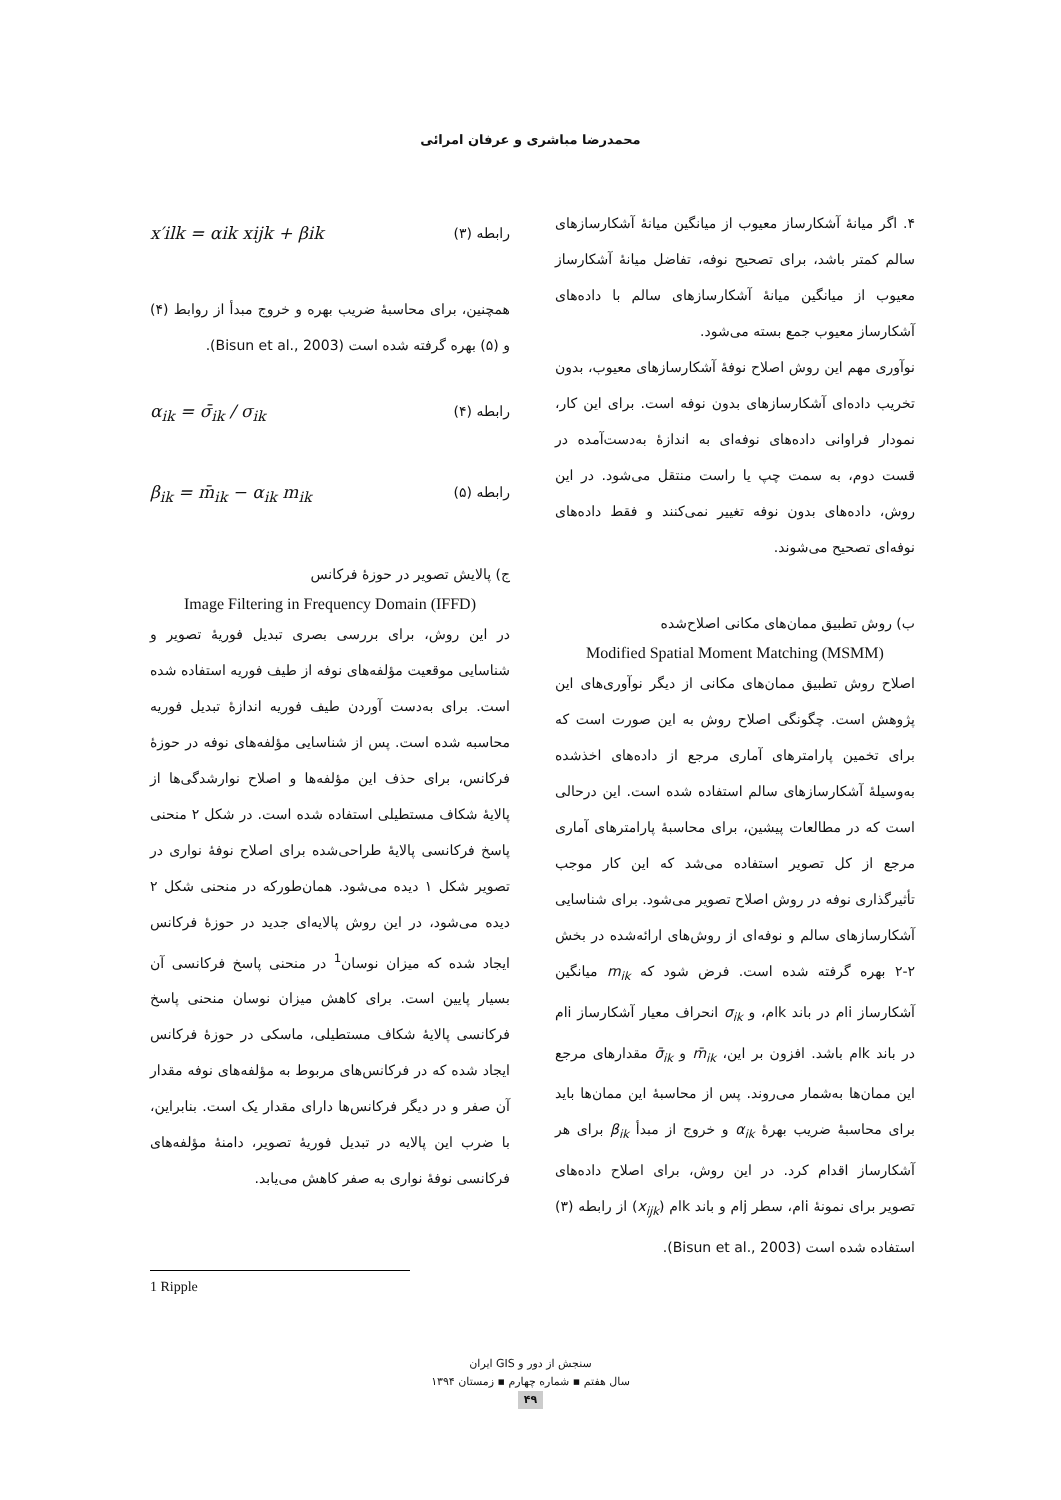محمدرضا مباشری و عرفان امرائی
۴. اگر میانهٔ آشکارساز معیوب از میانگین میانهٔ آشکارسازهای سالم کمتر باشد، برای تصحیح نوفه، تفاضل میانهٔ آشکارساز معیوب از میانگین میانهٔ آشکارسازهای سالم با داده‌های آشکارساز معیوب جمع بسته می‌شود.
نوآوری مهم این روش اصلاح نوفهٔ آشکارسازهای معیوب، بدون تخریب داده‌ای آشکارسازهای بدون نوفه است. برای این کار، نمودار فراوانی داده‌های نوفه‌ای به اندازهٔ به‌دست‌آمده در قست دوم، به سمت چپ یا راست منتقل می‌شود. در این روش، داده‌های بدون نوفه تغییر نمی‌کنند و فقط داده‌های نوفه‌ای تصحیح می‌شوند.
ب) روش تطبیق ممان‌های مکانی اصلاح‌شده
Modified Spatial Moment Matching (MSMM)
اصلاح روش تطبیق ممان‌های مکانی از دیگر نوآوری‌های این پژوهش است. چگونگی اصلاح روش به این صورت است که برای تخمین پارامترهای آماری مرجع از داده‌های اخذشده به‌وسیلهٔ آشکارسازهای سالم استفاده شده است. این درحالی است که در مطالعات پیشین، برای محاسبهٔ پارامترهای آماری مرجع از کل تصویر استفاده می‌شد که این کار موجب تأثیرگذاری نوفه در روش اصلاح تصویر می‌شود. برای شناسایی آشکارسازهای سالم و نوفه‌ای از روش‌های ارائه‌شده در بخش ۲-۲ بهره گرفته شده است. فرض شود که m<sub>ik</sub> میانگین آشکارساز iام در باند kام، و σ<sub>ik</sub> انحراف معیار آشکارساز iام در باند kام باشد. افزون بر این، m̄<sub>ik</sub> و σ̄<sub>ik</sub> مقدارهای مرجع این ممان‌ها به‌شمار می‌روند. پس از محاسبهٔ این ممان‌ها باید برای محاسبهٔ ضریب بهرهٔ α<sub>ik</sub> و خروج از مبدأ β<sub>ik</sub> برای هر آشکارساز اقدام کرد. در این روش، برای اصلاح داده‌های تصویر برای نمونهٔ iام، سطر jام و باند kام (x<sub>ijk</sub>) از رابطه (۳) استفاده شده است (Bisun et al., 2003).
x′ilk = αik xijk + βik رابطه (۳)
همچنین، برای محاسبهٔ ضریب بهره و خروج مبدأ از روابط (۴) و (۵) بهره گرفته شده است (Bisun et al., 2003).
α<sub>ik</sub> = σ̄<sub>ik</sub> / σ<sub>ik</sub> رابطه (۴)
β<sub>ik</sub> = m̄<sub>ik</sub> − α<sub>ik</sub> m<sub>ik</sub> رابطه (۵)
ج) پالایش تصویر در حوزهٔ فرکانس
Image Filtering in Frequency Domain (IFFD)
در این روش، برای بررسی بصری تبدیل فوریهٔ تصویر و شناسایی موقعیت مؤلفه‌های نوفه از طیف فوریه استفاده شده است. برای به‌دست آوردن طیف فوریه اندازهٔ تبدیل فوریه محاسبه شده است. پس از شناسایی مؤلفه‌های نوفه در حوزهٔ فرکانس، برای حذف این مؤلفه‌ها و اصلاح نوارشدگی‌ها از پالایهٔ شکاف مستطیلی استفاده شده است. در شکل ۲ منحنی پاسخ فرکانسی پالایهٔ طراحی‌شده برای اصلاح نوفهٔ نواری در تصویر شکل ۱ دیده می‌شود. همان‌طورکه در منحنی شکل ۲ دیده می‌شود، در این روش پالایه‌ای جدید در حوزهٔ فرکانس ایجاد شده که میزان نوسان<sup>1</sup> در منحنی پاسخ فرکانسی آن بسیار پایین است. برای کاهش میزان نوسان منحنی پاسخ فرکانسی پالایهٔ شکاف مستطیلی، ماسکی در حوزهٔ فرکانس ایجاد شده که در فرکانس‌های مربوط به مؤلفه‌های نوفه مقدار آن صفر و در دیگر فرکانس‌ها دارای مقدار یک است. بنابراین، با ضرب این پالایه در تبدیل فوریهٔ تصویر، دامنهٔ مؤلفه‌های فرکانسی نوفهٔ نواری به صفر کاهش می‌یابد.
1 Ripple
سنجش از دور و GIS ایران
سال هفتم ▪ شماره چهارم ▪ زمستان ۱۳۹۴
۴۹